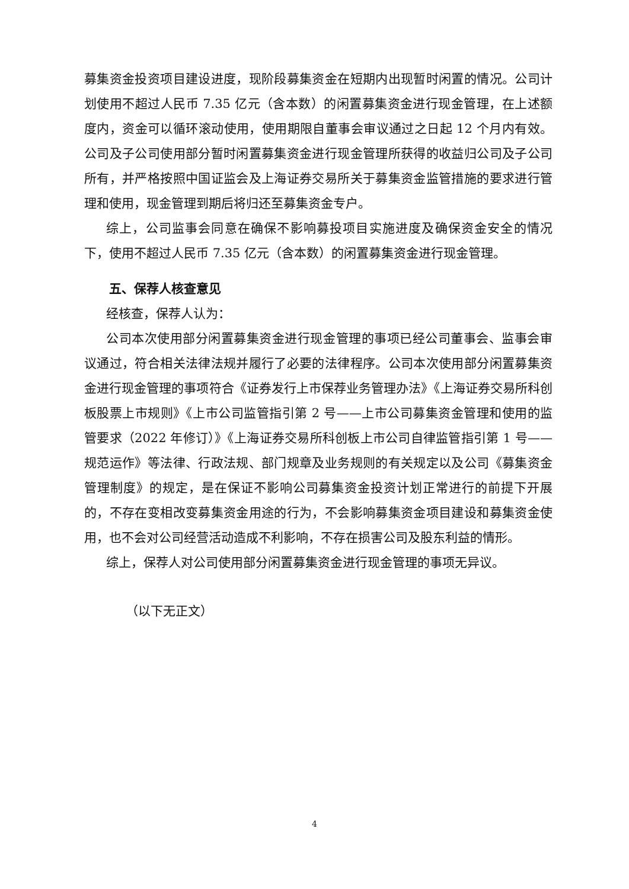募集资金投资项目建设进度，现阶段募集资金在短期内出现暂时闲置的情况。公司计划使用不超过人民币 7.35 亿元（含本数）的闲置募集资金进行现金管理，在上述额度内，资金可以循环滚动使用，使用期限自董事会审议通过之日起 12 个月内有效。公司及子公司使用部分暂时闲置募集资金进行现金管理所获得的收益归公司及子公司所有，并严格按照中国证监会及上海证券交易所关于募集资金监管措施的要求进行管理和使用，现金管理到期后将归还至募集资金专户。
综上，公司监事会同意在确保不影响募投项目实施进度及确保资金安全的情况下，使用不超过人民币 7.35 亿元（含本数）的闲置募集资金进行现金管理。
五、保荐人核查意见
经核查，保荐人认为：
公司本次使用部分闲置募集资金进行现金管理的事项已经公司董事会、监事会审议通过，符合相关法律法规并履行了必要的法律程序。公司本次使用部分闲置募集资金进行现金管理的事项符合《证券发行上市保荐业务管理办法》《上海证券交易所科创板股票上市规则》《上市公司监管指引第 2 号——上市公司募集资金管理和使用的监管要求（2022 年修订）》《上海证券交易所科创板上市公司自律监管指引第 1 号——规范运作》等法律、行政法规、部门规章及业务规则的有关规定以及公司《募集资金管理制度》的规定，是在保证不影响公司募集资金投资计划正常进行的前提下开展的，不存在变相改变募集资金用途的行为，不会影响募集资金项目建设和募集资金使用，也不会对公司经营活动造成不利影响，不存在损害公司及股东利益的情形。
综上，保荐人对公司使用部分闲置募集资金进行现金管理的事项无异议。
（以下无正文）
4